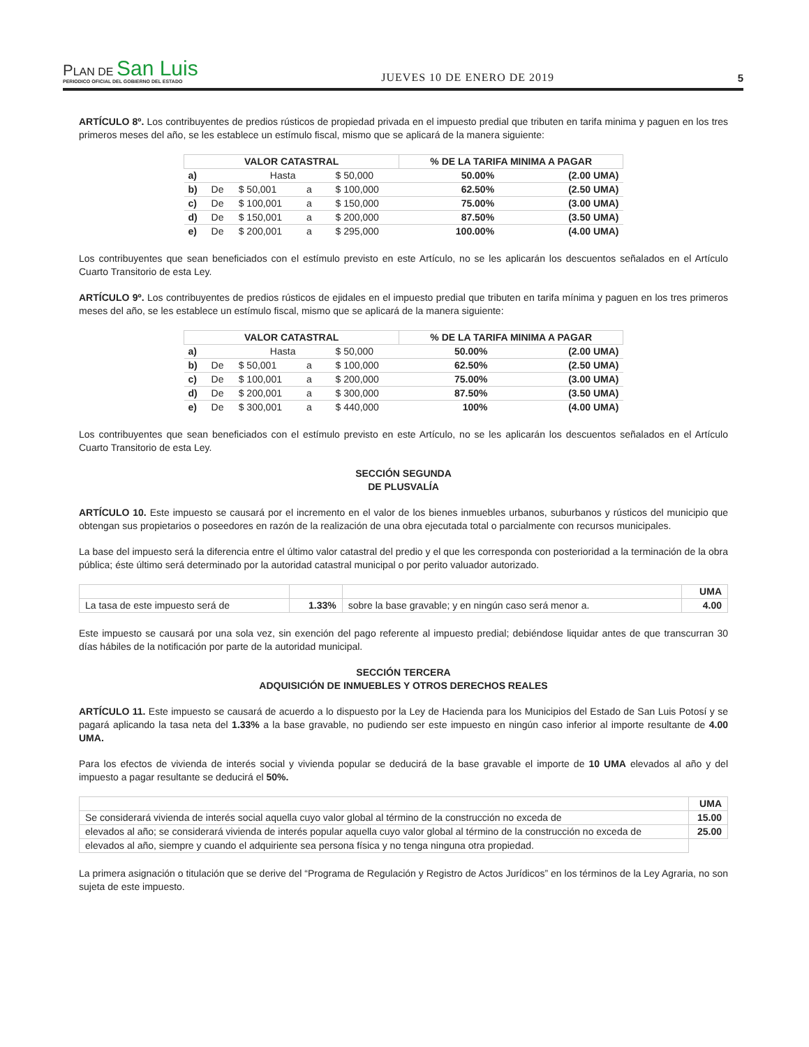PLAN DE San Luis
PERIODICO OFICIAL DEL GOBIERNO DEL ESTADO
JUEVES 10 DE ENERO DE 2019
5
ARTÍCULO 8º. Los contribuyentes de predios rústicos de propiedad privada en el impuesto predial que tributen en tarifa minima y paguen en los tres primeros meses del año, se les establece un estímulo fiscal, mismo que se aplicará de la manera siguiente:
| VALOR CATASTRAL | | | | | | % DE LA TARIFA MINIMA A PAGAR | |
| --- | --- | --- | --- | --- | --- | --- | --- |
| a) | | Hasta | | | $ 50,000 | 50.00% | (2.00 UMA) |
| b) | De | $ 50,001 | a | | $ 100,000 | 62.50% | (2.50 UMA) |
| c) | De | $ 100,001 | a | | $ 150,000 | 75.00% | (3.00 UMA) |
| d) | De | $ 150,001 | a | | $ 200,000 | 87.50% | (3.50 UMA) |
| e) | De | $ 200,001 | a | | $ 295,000 | 100.00% | (4.00 UMA) |
Los contribuyentes que sean beneficiados con el estímulo previsto en este Artículo, no se les aplicarán los descuentos señalados en el Artículo Cuarto Transitorio de esta Ley.
ARTÍCULO 9º. Los contribuyentes de predios rústicos de ejidales en el impuesto predial que tributen en tarifa mínima y paguen en los tres primeros meses del año, se les establece un estímulo fiscal, mismo que se aplicará de la manera siguiente:
| VALOR CATASTRAL | | | | | | % DE LA TARIFA MINIMA A PAGAR | |
| --- | --- | --- | --- | --- | --- | --- | --- |
| a) | | Hasta | | | $ 50,000 | 50.00% | (2.00 UMA) |
| b) | De | $ 50,001 | a | | $ 100,000 | 62.50% | (2.50 UMA) |
| c) | De | $ 100,001 | a | | $ 200,000 | 75.00% | (3.00 UMA) |
| d) | De | $ 200,001 | a | | $ 300,000 | 87.50% | (3.50 UMA) |
| e) | De | $ 300,001 | a | | $ 440,000 | 100% | (4.00 UMA) |
Los contribuyentes que sean beneficiados con el estímulo previsto en este Artículo, no se les aplicarán los descuentos señalados en el Artículo Cuarto Transitorio de esta Ley.
SECCIÓN SEGUNDA
DE PLUSVALÍA
ARTÍCULO 10. Este impuesto se causará por el incremento en el valor de los bienes inmuebles urbanos, suburbanos y rústicos del municipio que obtengan sus propietarios o poseedores en razón de la realización de una obra ejecutada total o parcialmente con recursos municipales.
La base del impuesto será la diferencia entre el último valor catastral del predio y el que les corresponda con posterioridad a la terminación de la obra pública; éste último será determinado por la autoridad catastral municipal o por perito valuador autorizado.
| | | | UMA |
| La tasa de este impuesto será de | 1.33% | sobre la base gravable; y en ningún caso será menor a. | 4.00 |
Este impuesto se causará por una sola vez, sin exención del pago referente al impuesto predial; debiéndose liquidar antes de que transcurran 30 días hábiles de la notificación por parte de la autoridad municipal.
SECCIÓN TERCERA
ADQUISICIÓN DE INMUEBLES Y OTROS DERECHOS REALES
ARTÍCULO 11. Este impuesto se causará de acuerdo a lo dispuesto por la Ley de Hacienda para los Municipios del Estado de San Luis Potosí y se pagará aplicando la tasa neta del 1.33% a la base gravable, no pudiendo ser este impuesto en ningún caso inferior al importe resultante de 4.00 UMA.
Para los efectos de vivienda de interés social y vivienda popular se deducirá de la base gravable el importe de 10 UMA elevados al año y del impuesto a pagar resultante se deducirá el 50%.
| | UMA |
| Se considerará vivienda de interés social aquella cuyo valor global al término de la construcción no exceda de | 15.00 |
| elevados al año; se considerará vivienda de interés popular aquella cuyo valor global al término de la construcción no exceda de | 25.00 |
| elevados al año, siempre y cuando el adquiriente sea persona física y no tenga ninguna otra propiedad. | |
La primera asignación o titulación que se derive del “Programa de Regulación y Registro de Actos Jurídicos” en los términos de la Ley Agraria, no son sujeta de este impuesto.